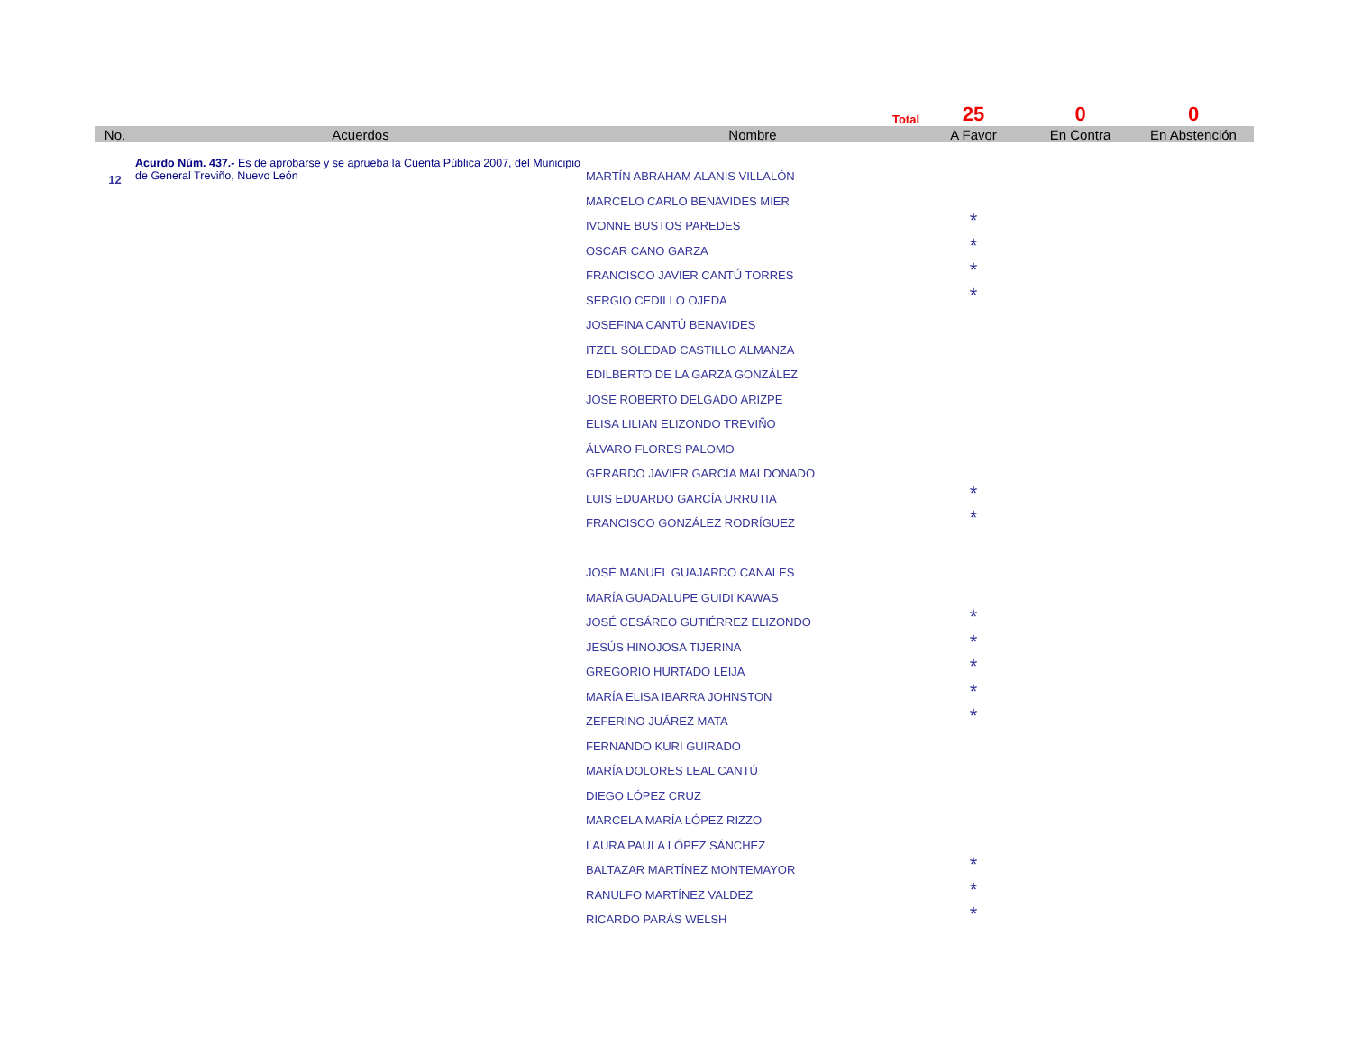| | | Total | 25 | 0 | 0 |
| No. | Acuerdos | Nombre | A Favor | En Contra | En Abstención |
| 12 | Acurdo Núm. 437.- Es de aprobarse y se aprueba la Cuenta Pública 2007, del Municipio de General Treviño, Nuevo León | MARTÍN ABRAHAM ALANIS VILLALÓN | | | |
| | | MARCELO CARLO BENAVIDES MIER | | | |
| | | IVONNE BUSTOS PAREDES | * | | |
| | | OSCAR CANO GARZA | * | | |
| | | FRANCISCO JAVIER CANTÚ TORRES | * | | |
| | | SERGIO CEDILLO OJEDA | * | | |
| | | JOSEFINA CANTÚ BENAVIDES | | | |
| | | ITZEL SOLEDAD CASTILLO ALMANZA | | | |
| | | EDILBERTO DE LA GARZA GONZÁLEZ | | | |
| | | JOSE ROBERTO DELGADO ARIZPE | | | |
| | | ELISA LILIAN ELIZONDO TREVIÑO | | | |
| | | ÁLVARO FLORES PALOMO | | | |
| | | GERARDO JAVIER GARCÍA MALDONADO | | | |
| | | LUIS EDUARDO GARCÍA URRUTIA | * | | |
| | | FRANCISCO GONZÁLEZ RODRÍGUEZ | * | | |
| | | JOSÉ MANUEL GUAJARDO CANALES | | | |
| | | MARÍA GUADALUPE GUIDI KAWAS | | | |
| | | JOSÉ CESÁREO GUTIÉRREZ ELIZONDO | * | | |
| | | JESÚS HINOJOSA TIJERINA | * | | |
| | | GREGORIO HURTADO LEIJA | * | | |
| | | MARÍA ELISA IBARRA JOHNSTON | * | | |
| | | ZEFERINO JUÁREZ MATA | * | | |
| | | FERNANDO KURI GUIRADO | | | |
| | | MARÍA DOLORES LEAL CANTÚ | | | |
| | | DIEGO LÓPEZ CRUZ | | | |
| | | MARCELA MARÍA LÓPEZ RIZZO | | | |
| | | LAURA PAULA LÓPEZ SÁNCHEZ | | | |
| | | BALTAZAR MARTÍNEZ MONTEMAYOR | * | | |
| | | RANULFO MARTÍNEZ VALDEZ | * | | |
| | | RICARDO PARÁS WELSH | * | | |